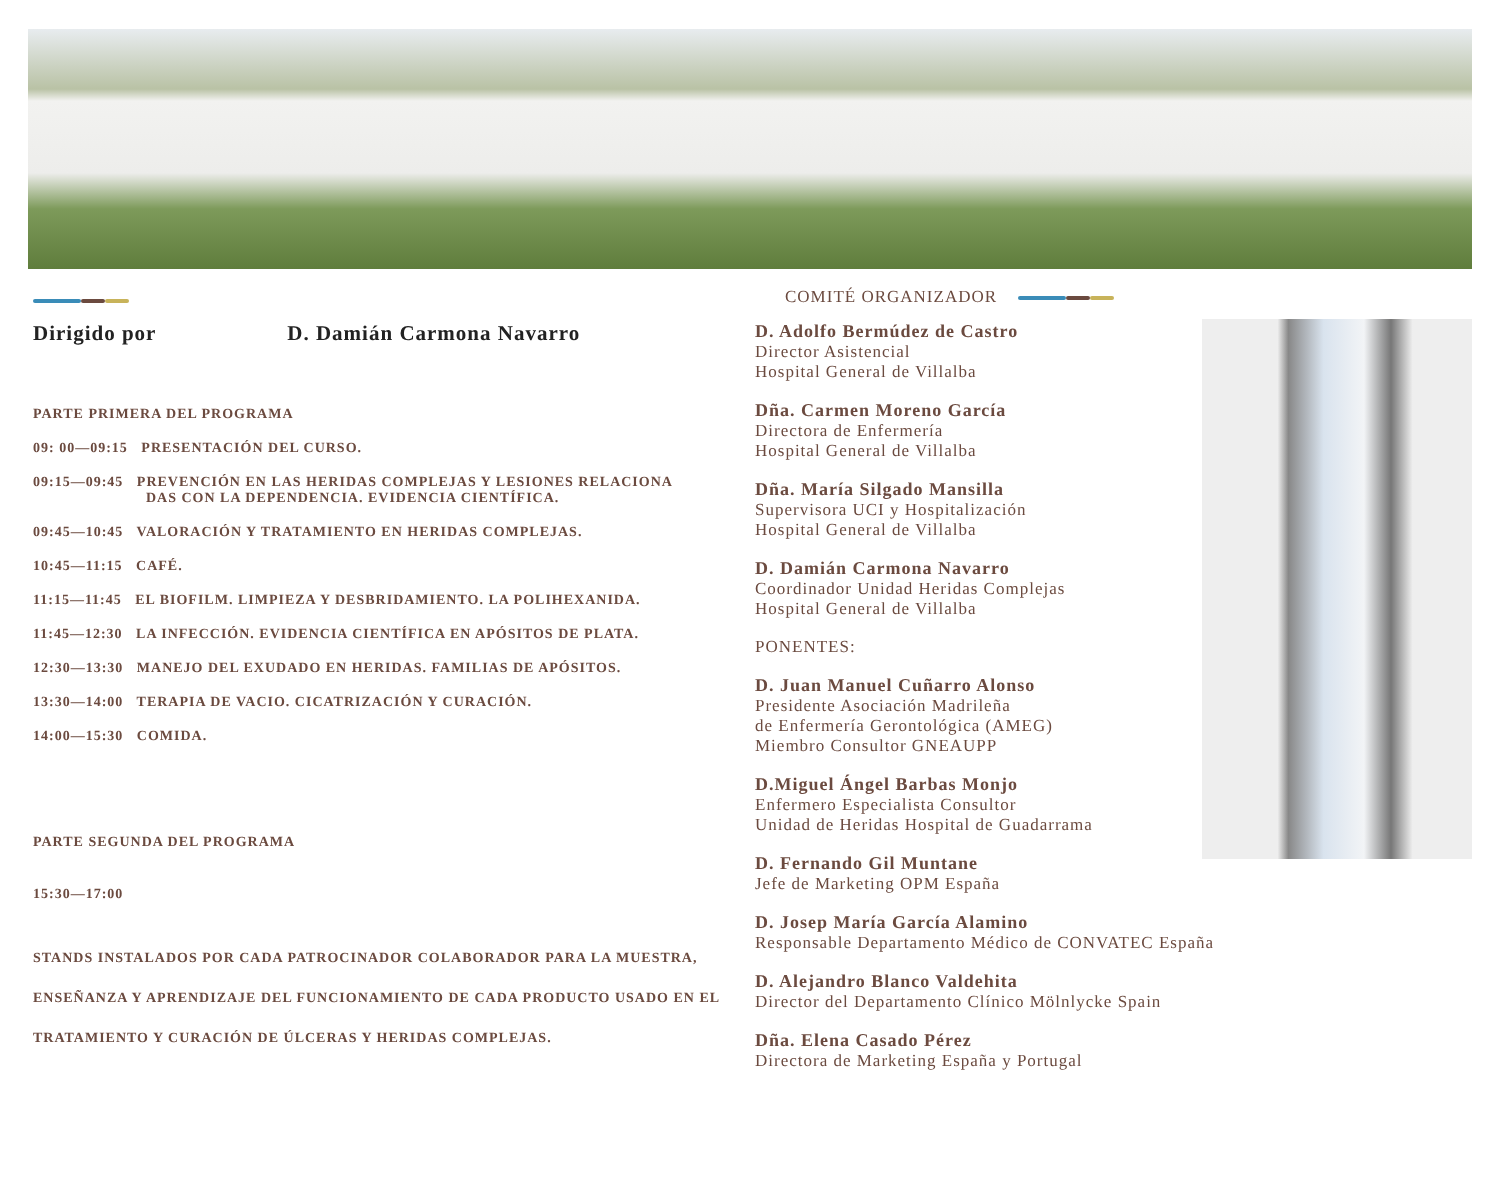Dirigido por D. Damián Carmona Navarro
PARTE PRIMERA DEL PROGRAMA
09: 00—09:15 PRESENTACIÓN DEL CURSO.
09:15—09:45 PREVENCIÓN EN LAS HERIDAS COMPLEJAS Y LESIONES RELACIONA
DAS CON LA DEPENDENCIA. EVIDENCIA CIENTÍFICA.
09:45—10:45 VALORACIÓN Y TRATAMIENTO EN HERIDAS COMPLEJAS.
10:45—11:15 CAFÉ.
11:15—11:45 EL BIOFILM. LIMPIEZA Y DESBRIDAMIENTO. LA POLIHEXANIDA.
11:45—12:30 LA INFECCIÓN. EVIDENCIA CIENTÍFICA EN APÓSITOS DE PLATA.
12:30—13:30 MANEJO DEL EXUDADO EN HERIDAS. FAMILIAS DE APÓSITOS.
13:30—14:00 TERAPIA DE VACIO. CICATRIZACIÓN Y CURACIÓN.
14:00—15:30 COMIDA.
PARTE SEGUNDA DEL PROGRAMA
15:30—17:00
STANDS INSTALADOS POR CADA PATROCINADOR COLABORADOR PARA LA MUESTRA, ENSEÑANZA Y APRENDIZAJE DEL FUNCIONAMIENTO DE CADA PRODUCTO USADO EN EL TRATAMIENTO Y CURACIÓN DE ÚLCERAS Y HERIDAS COMPLEJAS.
COMITÉ ORGANIZADOR
D. Adolfo Bermúdez de Castro
Director Asistencial
Hospital General de Villalba
Dña. Carmen Moreno García
Directora de Enfermería
Hospital General de Villalba
Dña. María Silgado Mansilla
Supervisora UCI y Hospitalización
Hospital General de Villalba
D. Damián Carmona Navarro
Coordinador Unidad Heridas Complejas
Hospital General de Villalba
PONENTES:
D. Juan Manuel Cuñarro Alonso
Presidente Asociación Madrileña
de Enfermería Gerontológica (AMEG)
Miembro Consultor GNEAUPP
D.Miguel Ángel Barbas Monjo
Enfermero Especialista Consultor
Unidad de Heridas Hospital de Guadarrama
D. Fernando Gil Muntane
Jefe de Marketing OPM España
D. Josep María García Alamino
Responsable Departamento Médico de CONVATEC España
D. Alejandro Blanco Valdehita
Director del Departamento Clínico Mölnlycke Spain
Dña. Elena Casado Pérez
Directora de Marketing España y Portugal